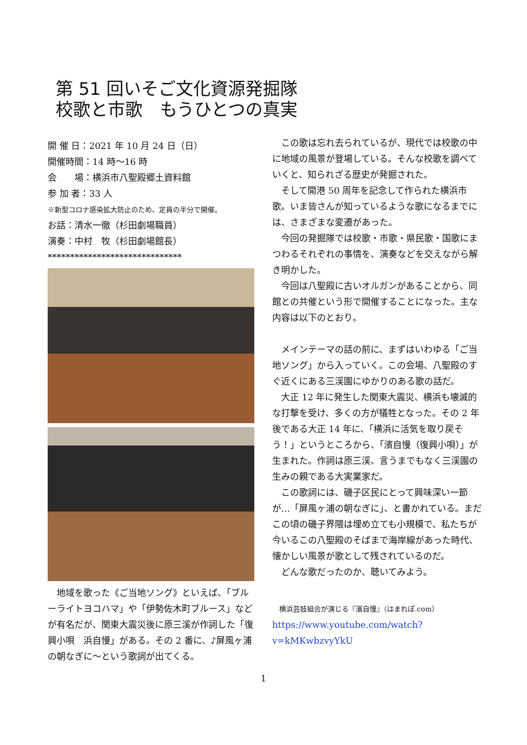第 51 回いそご文化資源発掘隊
校歌と市歌　もうひとつの真実
開 催 日：2021 年 10 月 24 日（日）
開催時間：14 時～16 時
会　　場：横浜市八聖殿郷土資料館
参 加 者：33 人
※新型コロナ感染拡大防止のため、定員の半分で開催。
お話：清水一徹（杉田劇場職員）
演奏：中村　牧（杉田劇場館長）
******************************
　地域を歌った《ご当地ソング》といえば、「ブルーライトヨコハマ」や「伊勢佐木町ブルース」などが有名だが、関東大震災後に原三溪が作詞した「復興小唄　浜自慢」がある。その 2 番に、♪屏風ヶ浦の朝なぎに～という歌詞が出てくる。
　この歌は忘れ去られているが、現代では校歌の中に地域の風景が登場している。そんな校歌を調べていくと、知られざる歴史が発掘された。
　そして開港 50 周年を記念して作られた横浜市歌。いま皆さんが知っているような歌になるまでには、さまざまな変遷があった。
　今回の発掘隊では校歌・市歌・県民歌・国歌にまつわるそれぞれの事情を、演奏などを交えながら解き明かした。
　今回は八聖殿に古いオルガンがあることから、同館との共催という形で開催することになった。主な内容は以下のとおり。
　メインテーマの話の前に、まずはいわゆる「ご当地ソング」から入っていく。この会場、八聖殿のすぐ近くにある三渓園にゆかりのある歌の話だ。
　大正 12 年に発生した関東大震災、横浜も壊滅的な打撃を受け、多くの方が犠牲となった。その 2 年後である大正 14 年に、「横浜に活気を取り戻そう！」というところから、「濱自慢（復興小唄）」が生まれた。作詞は原三渓、言うまでもなく三渓園の生みの親である大実業家だ。
　この歌詞には、磯子区民にとって興味深い一節が…「屏風ヶ浦の朝なぎに」、と書かれている。まだこの頃の磯子界隈は埋め立ても小規模で、私たちが今いるこの八聖殿のそばまで海岸線があった時代、懐かしい風景が歌として残されているのだ。
　どんな歌だったのか、聴いてみよう。
　横浜芸妓組合が演じる『濱自慢』（はまれぽ.com）
https://www.youtube.com/watch?v=kMKwbzvyYkU
1